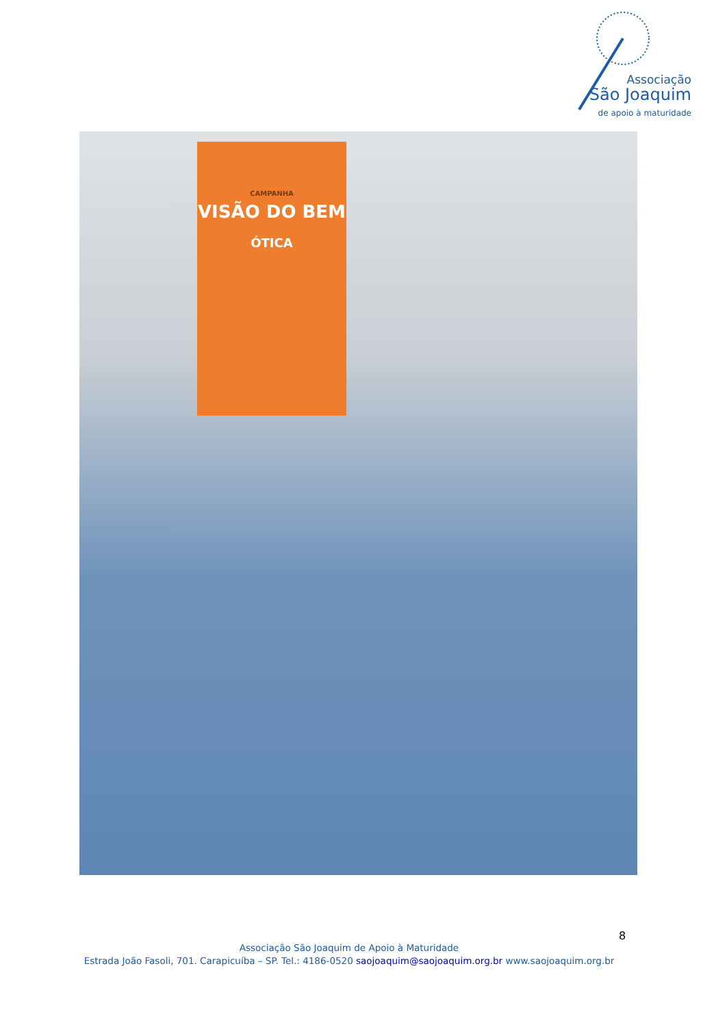Associação
São Joaquim
de apoio à maturidade
CAMPANHA
VISÃO DO BEM
ÓTICA
8
Associação São Joaquim de Apoio à Maturidade
Estrada João Fasoli, 701. Carapicuíba – SP. Tel.: 4186-0520 saojoaquim@saojoaquim.org.br www.saojoaquim.org.br